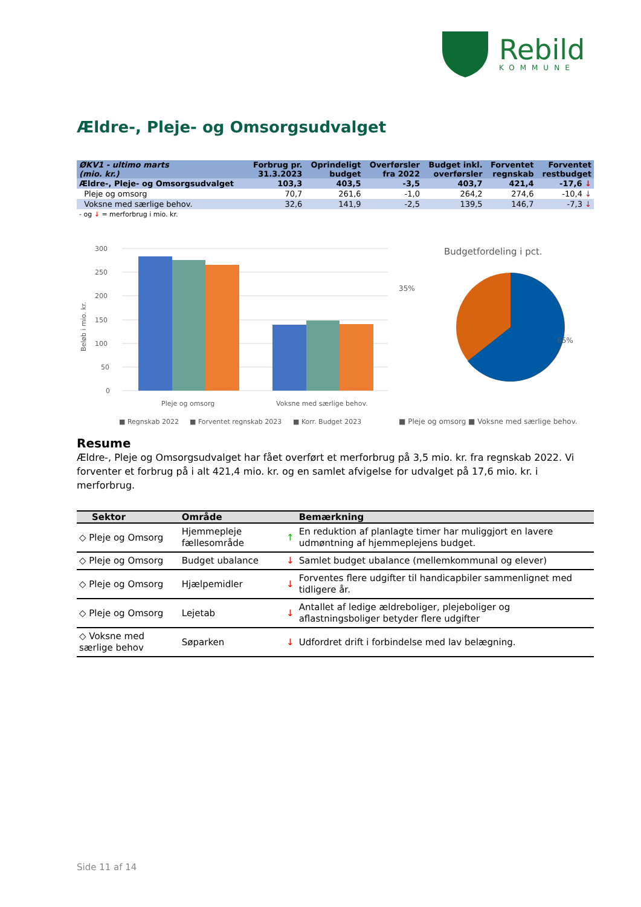Rebild
KOMMUNE
Ældre-, Pleje- og Omsorgsudvalget
| ØKV1 - ultimo marts (mio. kr.) | Forbrug pr. 31.3.2023 | Oprindeligt budget | Overførsler fra 2022 | Budget inkl. overførsler | Forventet regnskab | Forventet restbudget |
| --- | --- | --- | --- | --- | --- | --- |
| Ældre-, Pleje- og Omsorgsudvalget | 103,3 | 403,5 | -3,5 | 403,7 | 421,4 | -17,6 ↓ |
| Pleje og omsorg | 70,7 | 261,6 | -1,0 | 264,2 | 274,6 | -10,4 ↓ |
| Voksne med særlige behov. | 32,6 | 141,9 | -2,5 | 139,5 | 146,7 | -7,3 ↓ |
- og ↓ = merforbrug i mio. kr.
Beløb i mio. kr.
300
250
200
150
100
50
0
Pleje og omsorg
Voksne med særlige behov.
■ Regnskab 2022
■ Forventet regnskab 2023
■ Korr. Budget 2023
Budgetfordeling i pct.
35%
65%
■ Pleje og omsorg
■ Voksne med særlige behov.
Resume
Ældre-, Pleje og Omsorgsudvalget har fået overført et merforbrug på 3,5 mio. kr. fra regnskab 2022. Vi forventer et forbrug på i alt 421,4 mio. kr. og en samlet afvigelse for udvalget på 17,6 mio. kr. i merforbrug.
| Sektor | Område | | Bemærkning |
| --- | --- | --- | --- |
| ◇ Pleje og Omsorg | Hjemmepleje fællesområde | ↑ | En reduktion af planlagte timer har muliggjort en lavere udmøntning af hjemmeplejens budget. |
| ◇ Pleje og Omsorg | Budget ubalance | ↓ | Samlet budget ubalance (mellemkommunal og elever) |
| ◇ Pleje og Omsorg | Hjælpemidler | ↓ | Forventes flere udgifter til handicapbiler sammenlignet med tidligere år. |
| ◇ Pleje og Omsorg | Lejetab | ↓ | Antallet af ledige ældreboliger, plejeboliger og aflastningsboliger betyder flere udgifter |
| ◇ Voksne med særlige behov | Søparken | ↓ | Udfordret drift i forbindelse med lav belægning. |
Side 11 af 14